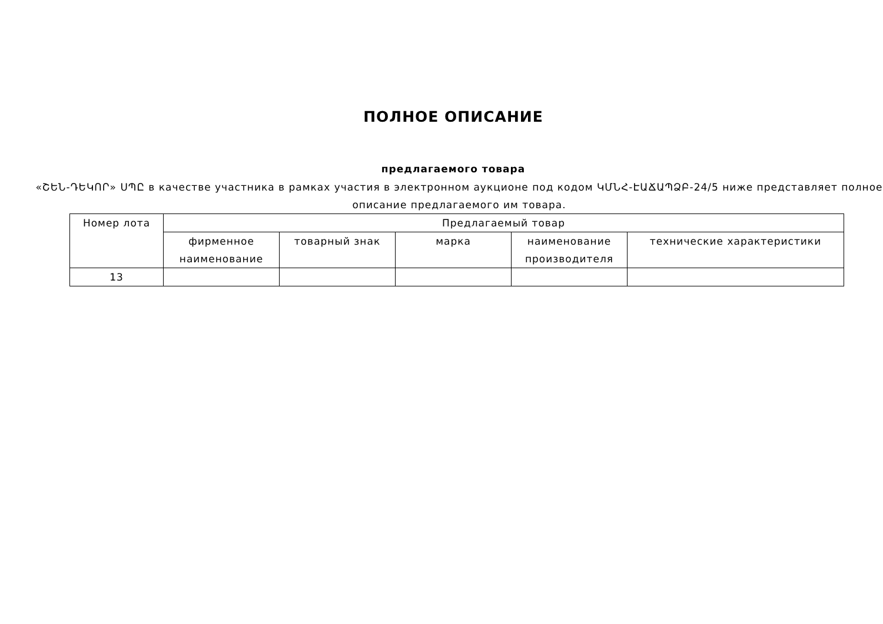ПОЛНОЕ ОПИСАНИЕ
предлагаемого товара
«ՇԵՆ-ԴԵԿՈՐ» ՍՊԸ в качестве участника в рамках участия в электронном аукционе под кодом ԿՄՆՀ-ԷԱՃԱՊՁԲ-24/5 ниже представляет полное описание предлагаемого им товара.
| Номер лота | Предлагаемый товар | | | | |
| --- | --- | --- | --- | --- | --- |
| | фирменное наименование | товарный знак | марка | наименование производителя | технические характеристики |
| 13 | | | | | |